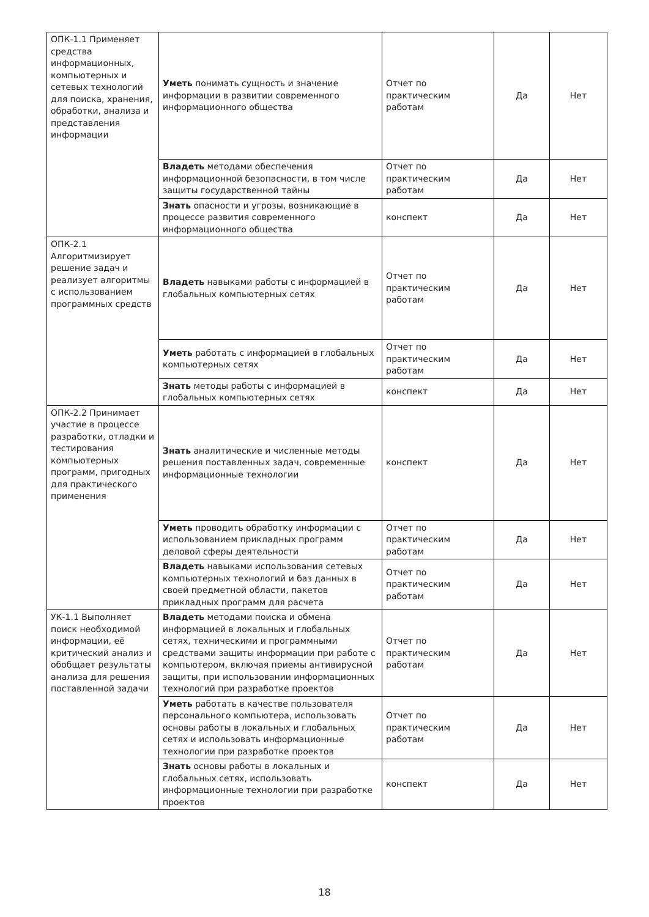| ОПК-1.1 Применяет средства информационных, компьютерных и сетевых технологий для поиска, хранения, обработки, анализа и представления информации | Уметь понимать сущность и значение информации в развитии современного информационного общества | Отчет по практическим работам | Да | Нет |
| | Владеть методами обеспечения информационной безопасности, в том числе защиты государственной тайны | Отчет по практическим работам | Да | Нет |
| | Знать опасности и угрозы, возникающие в процессе развития современного информационного общества | конспект | Да | Нет |
| ОПК-2.1 Алгоритмизирует решение задач и реализует алгоритмы с использованием программных средств | Владеть навыками работы с информацией в глобальных компьютерных сетях | Отчет по практическим работам | Да | Нет |
| | Уметь работать с информацией в глобальных компьютерных сетях | Отчет по практическим работам | Да | Нет |
| | Знать методы работы с информацией в глобальных компьютерных сетях | конспект | Да | Нет |
| ОПК-2.2 Принимает участие в процессе разработки, отладки и тестирования компьютерных программ, пригодных для практического применения | Знать аналитические и численные методы решения поставленных задач, современные информационные технологии | конспект | Да | Нет |
| | Уметь проводить обработку информации с использованием прикладных программ деловой сферы деятельности | Отчет по практическим работам | Да | Нет |
| | Владеть навыками использования сетевых компьютерных технологий и баз данных в своей предметной области, пакетов прикладных программ для расчета | Отчет по практическим работам | Да | Нет |
| УК-1.1 Выполняет поиск необходимой информации, её критический анализ и обобщает результаты анализа для решения поставленной задачи | Владеть методами поиска и обмена информацией в локальных и глобальных сетях, техническими и программными средствами защиты информации при работе с компьютером, включая приемы антивирусной защиты, при использовании информационных технологий при разработке проектов | Отчет по практическим работам | Да | Нет |
| | Уметь работать в качестве пользователя персонального компьютера, использовать основы работы в локальных и глобальных сетях и использовать информационные технологии при разработке проектов | Отчет по практическим работам | Да | Нет |
| | Знать основы работы в локальных и глобальных сетях, использовать информационные технологии при разработке проектов | конспект | Да | Нет |
18